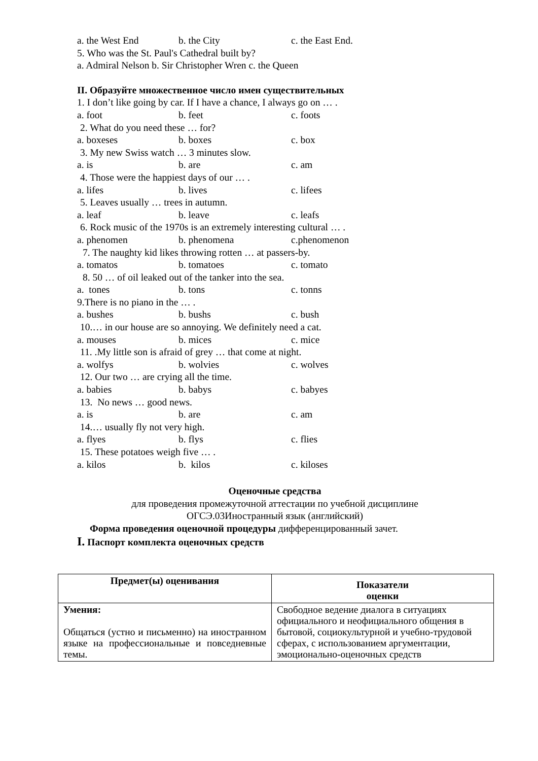a. the West End b. the City c. the East End.
5. Who was the St. Paul's Cathedral built by?
a. Admiral Nelson b. Sir Christopher Wren c. the Queen
II. Образуйте множественное число имен существительных
1. I don’t like going by car. If I have a chance, I always go on … .
a. foot b. feet c. foots
2. What do you need these … for?
a. boxeses b. boxes c. box
3. My new Swiss watch … 3 minutes slow.
a. is b. are c. am
4. Those were the happiest days of our … .
a. lifes b. lives c. lifees
5. Leaves usually … trees in autumn.
a. leaf b. leave c. leafs
6. Rock music of the 1970s is an extremely interesting cultural … .
a. phenomen b. phenomena c.phenomenon
7. The naughty kid likes throwing rotten … at passers-by.
a. tomatos b. tomatoes c. tomato
8. 50 … of oil leaked out of the tanker into the sea.
a. tones b. tons c. tonns
9.There is no piano in the … .
a. bushes b. bushs c. bush
10.… in our house are so annoying. We definitely need a cat.
a. mouses b. mices c. mice
11. .My little son is afraid of grey … that come at night.
a. wolfys b. wolvies c. wolves
12. Our two … are crying all the time.
a. babies b. babys c. babyes
13. No news … good news.
a. is b. are c. am
14.… usually fly not very high.
a. flyes b. flys c. flies
15. These potatoes weigh five … .
a. kilos b. kilos c. kiloses
Оценочные средства
для проведения промежуточной аттестации по учебной дисциплине
ОГСЭ.03Иностранный язык (английский)
Форма проведения оценочной процедуры дифференцированный зачет.
I. Паспорт комплекта оценочных средств
| Предмет(ы) оценивания | Показатели оценки |
| Умения: Общаться (устно и письменно) на иностранном языке на профессиональные и повседневные темы. | Свободное ведение диалога в ситуациях официального и неофициального общения в бытовой, социокультурной и учебно-трудовой сферах, с использованием аргументации, эмоционально-оценочных средств |